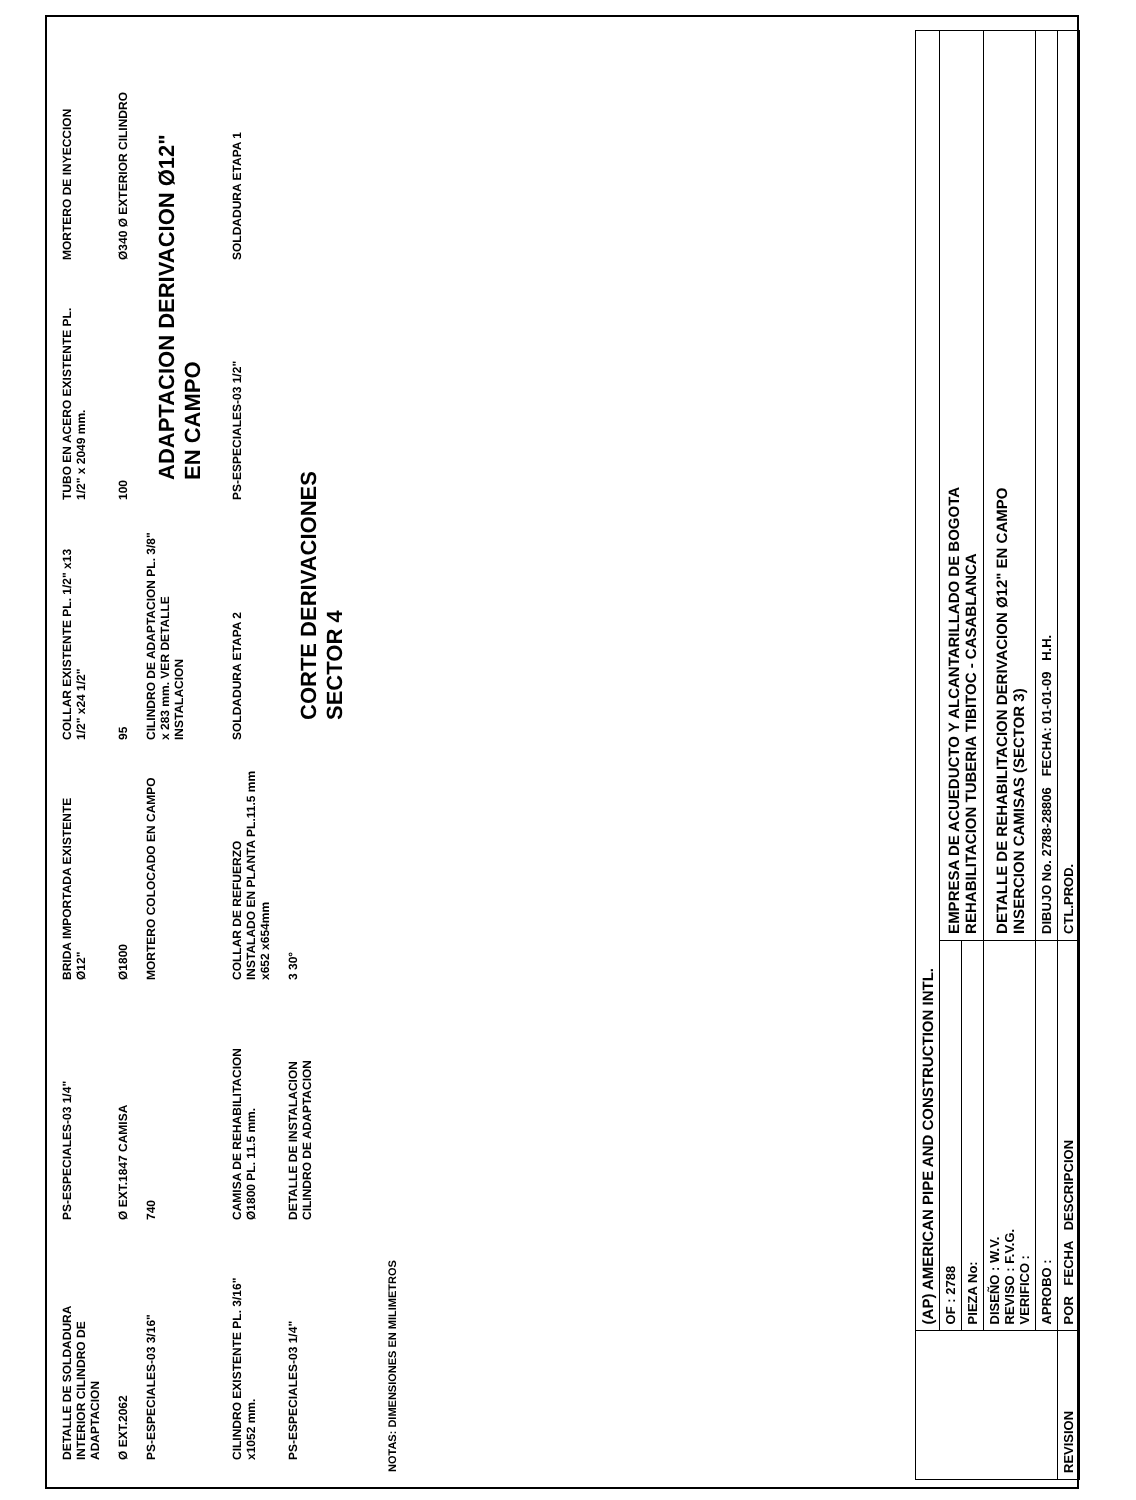DETALLE DE SOLDADURA INTERIOR CILINDRO DE ADAPTACION
PS-ESPECIALES-03 1/4"
BRIDA IMPORTADA EXISTENTE Ø12"
COLLAR EXISTENTE PL. 1/2" x13 1/2" x24 1/2"
TUBO EN ACERO EXISTENTE PL. 1/2" x 2049 mm.
MORTERO DE INYECCION
Ø EXT.2062
Ø EXT.1847 CAMISA
Ø1800
95
100
Ø340 Ø EXTERIOR CILINDRO
PS-ESPECIALES-03 3/16"
740
MORTERO COLOCADO EN CAMPO
CILINDRO DE ADAPTACION PL. 3/8" x 283 mm. VER DETALLE INSTALACION
ADAPTACION DERIVACION Ø12" EN CAMPO
CILINDRO EXISTENTE PL. 3/16" x1052 mm.
CAMISA DE REHABILITACION Ø1800 PL. 11.5 mm.
COLLAR DE REFUERZO INSTALADO EN PLANTA PL.11.5 mm x652 x654mm
SOLDADURA ETAPA 2
PS-ESPECIALES-03 1/2"
SOLDADURA ETAPA 1
PS-ESPECIALES-03 1/4"
DETALLE DE INSTALACION CILINDRO DE ADAPTACION
3 30°
CORTE DERIVACIONES SECTOR 4
NOTAS: DIMENSIONES EN MILIMETROS
| | (AP) AMERICAN PIPE AND CONSTRUCTION INTL. | |
| | OF : 2788 | EMPRESA DE ACUEDUCTO Y ALCANTARILLADO DE BOGOTA REHABILITACION TUBERIA TIBITOC - CASABLANCA |
| | PIEZA No: | |
| | DISEÑO : W.V. REVISO : F.V.G. VERIFICO : | DETALLE DE REHABILITACION DERIVACION Ø12" EN CAMPO INSERCION CAMISAS (SECTOR 3) |
| | APROBO : | DIBUJO No. 2788-28806 FECHA: 01-01-09 H.H. |
| REVISION | POR FECHA DESCRIPCION | CTL.PROD. |